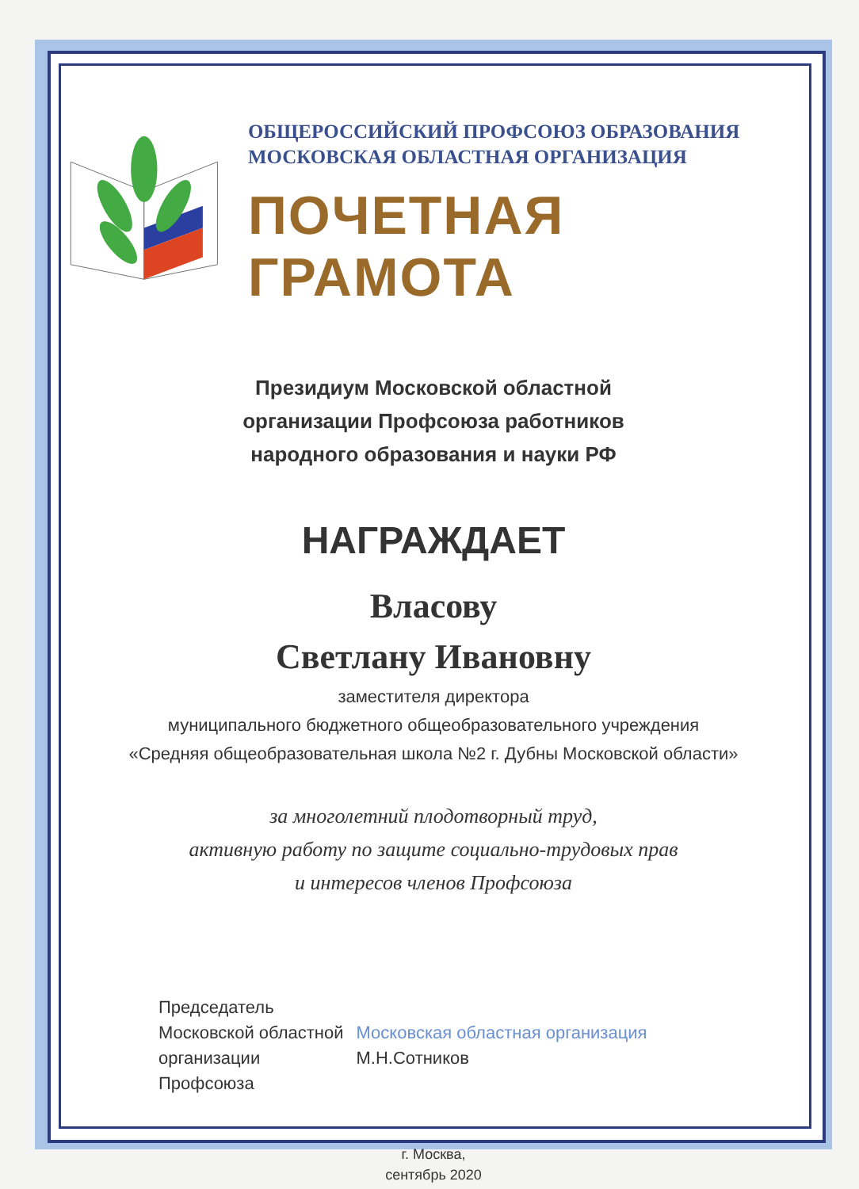ОБЩЕРОССИЙСКИЙ ПРОФСОЮЗ ОБРАЗОВАНИЯ
МОСКОВСКАЯ ОБЛАСТНАЯ ОРГАНИЗАЦИЯ
ПОЧЕТНАЯ ГРАМОТА
Президиум Московской областной
организации Профсоюза работников
народного образования и науки РФ
НАГРАЖДАЕТ
Власову
Светлану Ивановну
заместителя директора
муниципального бюджетного общеобразовательного учреждения
«Средняя общеобразовательная школа №2 г. Дубны Московской области»
за многолетний плодотворный труд,
активную работу по защите социально-трудовых прав
и интересов членов Профсоюза
Председатель
Московской областной
организации Профсоюза
Московская областная организация М.Н.Сотников
г. Москва,
сентябрь 2020